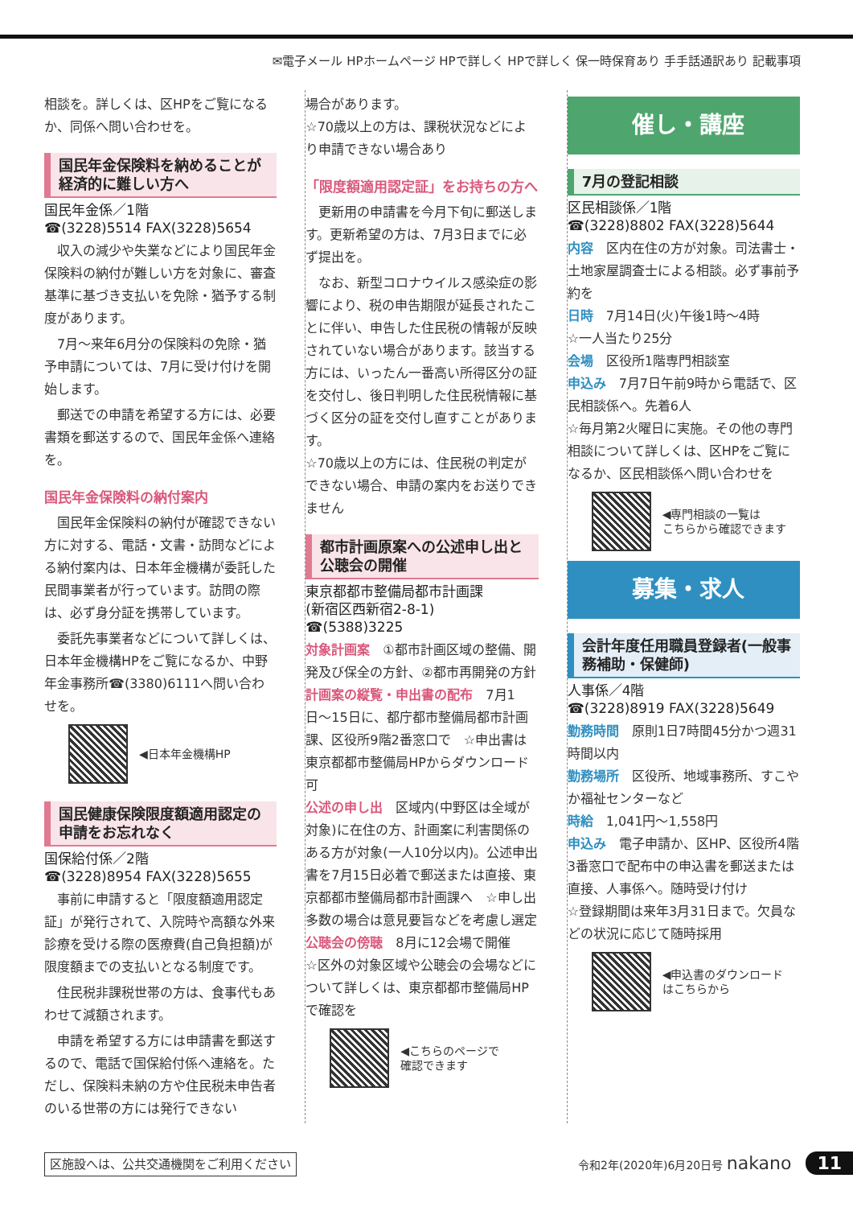✉電子メール HPホームページ HPで詳しく HPで詳しく 保一時保育あり 手手話通訳あり 記載事項
相談を。詳しくは、区HPをご覧になるか、同係へ問い合わせを。
国民年金保険料を納めることが経済的に難しい方へ
国民年金係／1階
☎(3228)5514 FAX(3228)5654
　収入の減少や失業などにより国民年金保険料の納付が難しい方を対象に、審査基準に基づき支払いを免除・猶予する制度があります。
　7月〜来年6月分の保険料の免除・猶予申請については、7月に受け付けを開始します。
　郵送での申請を希望する方には、必要書類を郵送するので、国民年金係へ連絡を。
国民年金保険料の納付案内
　国民年金保険料の納付が確認できない方に対する、電話・文書・訪問などによる納付案内は、日本年金機構が委託した民間事業者が行っています。訪問の際は、必ず身分証を携帯しています。
　委託先事業者などについて詳しくは、日本年金機構HPをご覧になるか、中野年金事務所☎(3380)6111へ問い合わせを。
◀日本年金機構HP
国民健康保険限度額適用認定の申請をお忘れなく
国保給付係／2階
☎(3228)8954 FAX(3228)5655
　事前に申請すると「限度額適用認定証」が発行されて、入院時や高額な外来診療を受ける際の医療費(自己負担額)が限度額までの支払いとなる制度です。
　住民税非課税世帯の方は、食事代もあわせて減額されます。
　申請を希望する方には申請書を郵送するので、電話で国保給付係へ連絡を。ただし、保険料未納の方や住民税未申告者のいる世帯の方には発行できない
場合があります。
☆70歳以上の方は、課税状況などにより申請できない場合あり
「限度額適用認定証」をお持ちの方へ
　更新用の申請書を今月下旬に郵送します。更新希望の方は、7月3日までに必ず提出を。
　なお、新型コロナウイルス感染症の影響により、税の申告期限が延長されたことに伴い、申告した住民税の情報が反映されていない場合があります。該当する方には、いったん一番高い所得区分の証を交付し、後日判明した住民税情報に基づく区分の証を交付し直すことがあります。
☆70歳以上の方には、住民税の判定ができない場合、申請の案内をお送りできません
都市計画原案への公述申し出と公聴会の開催
東京都都市整備局都市計画課
(新宿区西新宿2-8-1)
☎(5388)3225
対象計画案　①都市計画区域の整備、開発及び保全の方針、②都市再開発の方針
計画案の縦覧・申出書の配布　7月1日〜15日に、都庁都市整備局都市計画課、区役所9階2番窓口で　☆申出書は東京都都市整備局HPからダウンロード可
公述の申し出　区域内(中野区は全域が対象)に在住の方、計画案に利害関係のある方が対象(一人10分以内)。公述申出書を7月15日必着で郵送または直接、東京都都市整備局都市計画課へ　☆申し出多数の場合は意見要旨などを考慮し選定
公聴会の傍聴　8月に12会場で開催
☆区外の対象区域や公聴会の会場などについて詳しくは、東京都都市整備局HPで確認を
◀こちらのページで
確認できます
催し・講座
7月の登記相談
区民相談係／1階
☎(3228)8802 FAX(3228)5644
内容　区内在住の方が対象。司法書士・土地家屋調査士による相談。必ず事前予約を
日時　7月14日(火)午後1時〜4時
☆一人当たり25分
会場　区役所1階専門相談室
申込み　7月7日午前9時から電話で、区民相談係へ。先着6人
☆毎月第2火曜日に実施。その他の専門相談について詳しくは、区HPをご覧になるか、区民相談係へ問い合わせを
◀専門相談の一覧は
こちらから確認できます
募集・求人
会計年度任用職員登録者(一般事務補助・保健師)
人事係／4階
☎(3228)8919 FAX(3228)5649
勤務時間　原則1日7時間45分かつ週31時間以内
勤務場所　区役所、地域事務所、すこやか福祉センターなど
時給　1,041円〜1,558円
申込み　電子申請か、区HP、区役所4階3番窓口で配布中の申込書を郵送または直接、人事係へ。随時受け付け
☆登録期間は来年3月31日まで。欠員などの状況に応じて随時採用
◀申込書のダウンロード
はこちらから
区施設へは、公共交通機関をご利用ください
令和2年(2020年)6月20日号 nakano 11